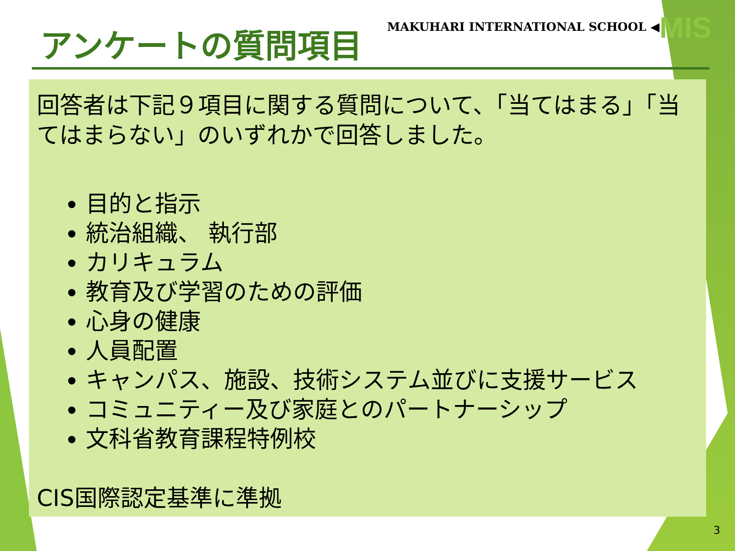アンケートの質問項目
MAKUHARI INTERNATIONAL SCHOOL ◀MIS
回答者は下記９項目に関する質問について、「当てはまる」「当てはまらない」のいずれかで回答しました。
目的と指示
統治組織、 執行部
カリキュラム
教育及び学習のための評価
心身の健康
人員配置
キャンパス、施設、技術システム並びに支援サービス
コミュニティー及び家庭とのパートナーシップ
文科省教育課程特例校
CIS国際認定基準に準拠
3